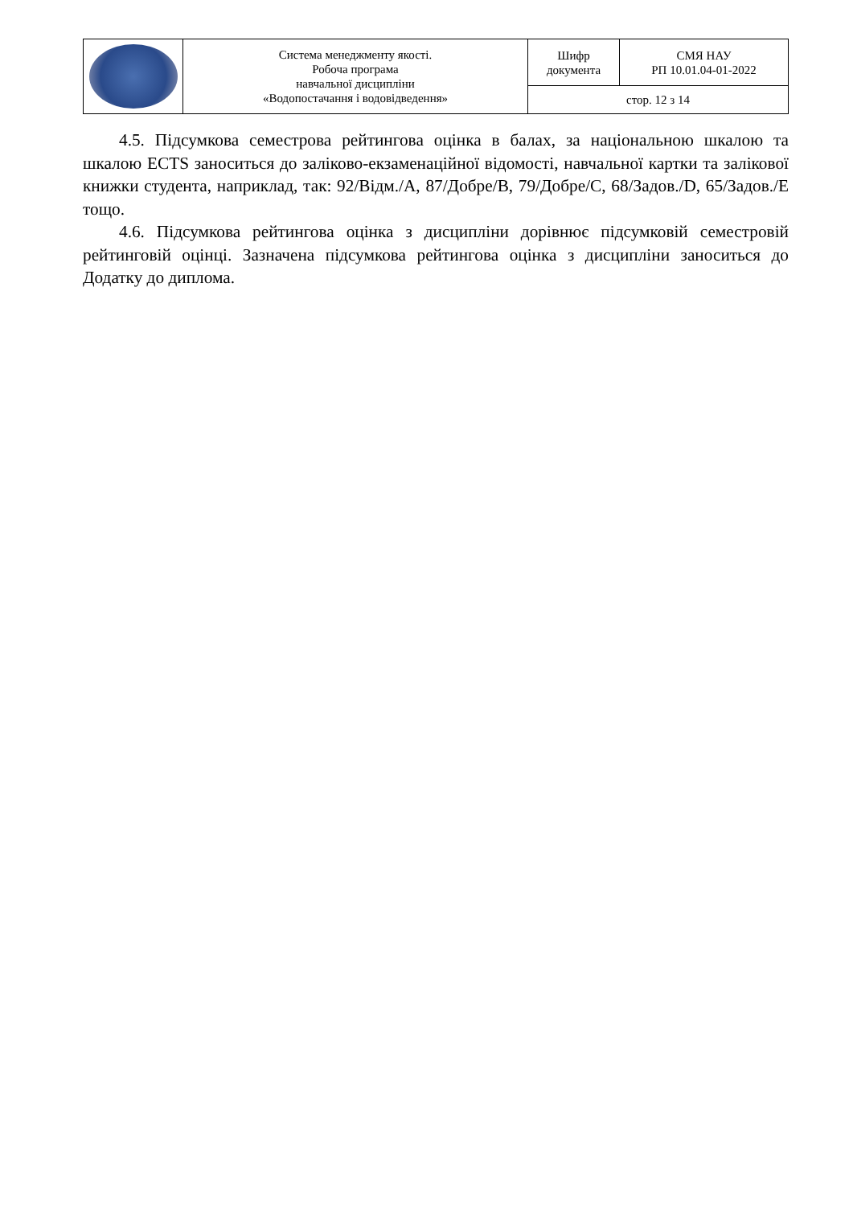| | Система менеджменту якості. Робоча програма навчальної дисципліни «Водопостачання і водовідведення» | Шифр документа | СМЯ НАУ РП 10.01.04-01-2022 |
| | | стор. 12 з 14 | |
4.5. Підсумкова семестрова рейтингова оцінка в балах, за національною шкалою та шкалою ECTS заноситься до заліково-екзаменаційної відомості, навчальної картки та залікової книжки студента, наприклад, так: 92/Відм./А, 87/Добре/В, 79/Добре/С, 68/Задов./D, 65/Задов./Е тощо.
4.6. Підсумкова рейтингова оцінка з дисципліни дорівнює підсумковій семестровій рейтинговій оцінці. Зазначена підсумкова рейтингова оцінка з дисципліни заноситься до Додатку до диплома.